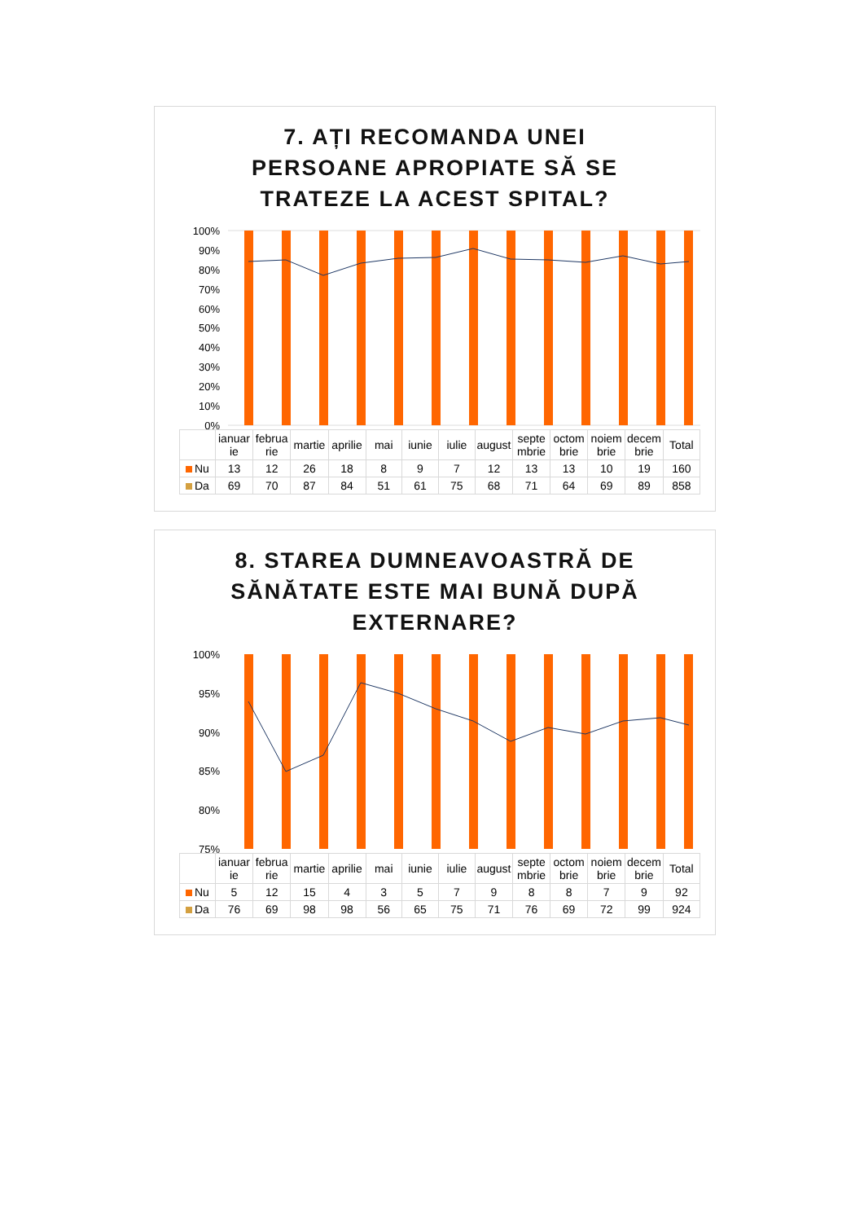7. AȚI RECOMANDA UNEI PERSOANE APROPIATE SĂ SE TRATEZE LA ACEST SPITAL?
100%
90%
80%
70%
60%
50%
40%
30%
20%
10%
0%
| | ianuar ie | februa rie | martie | aprilie | mai | iunie | iulie | august | septe mbrie | octom brie | noiem brie | decem brie | Total |
| --- | --- | --- | --- | --- | --- | --- | --- | --- | --- | --- | --- | --- | --- |
| Nu | 13 | 12 | 26 | 18 | 8 | 9 | 7 | 12 | 13 | 13 | 10 | 19 | 160 |
| Da | 69 | 70 | 87 | 84 | 51 | 61 | 75 | 68 | 71 | 64 | 69 | 89 | 858 |
8. STAREA DUMNEAVOASTRĂ DE SĂNĂTATE ESTE MAI BUNĂ DUPĂ EXTERNARE?
100%
95%
90%
85%
80%
75%
| | ianuar ie | februa rie | martie | aprilie | mai | iunie | iulie | august | septe mbrie | octom brie | noiem brie | decem brie | Total |
| --- | --- | --- | --- | --- | --- | --- | --- | --- | --- | --- | --- | --- | --- |
| Nu | 5 | 12 | 15 | 4 | 3 | 5 | 7 | 9 | 8 | 8 | 7 | 9 | 92 |
| Da | 76 | 69 | 98 | 98 | 56 | 65 | 75 | 71 | 76 | 69 | 72 | 99 | 924 |